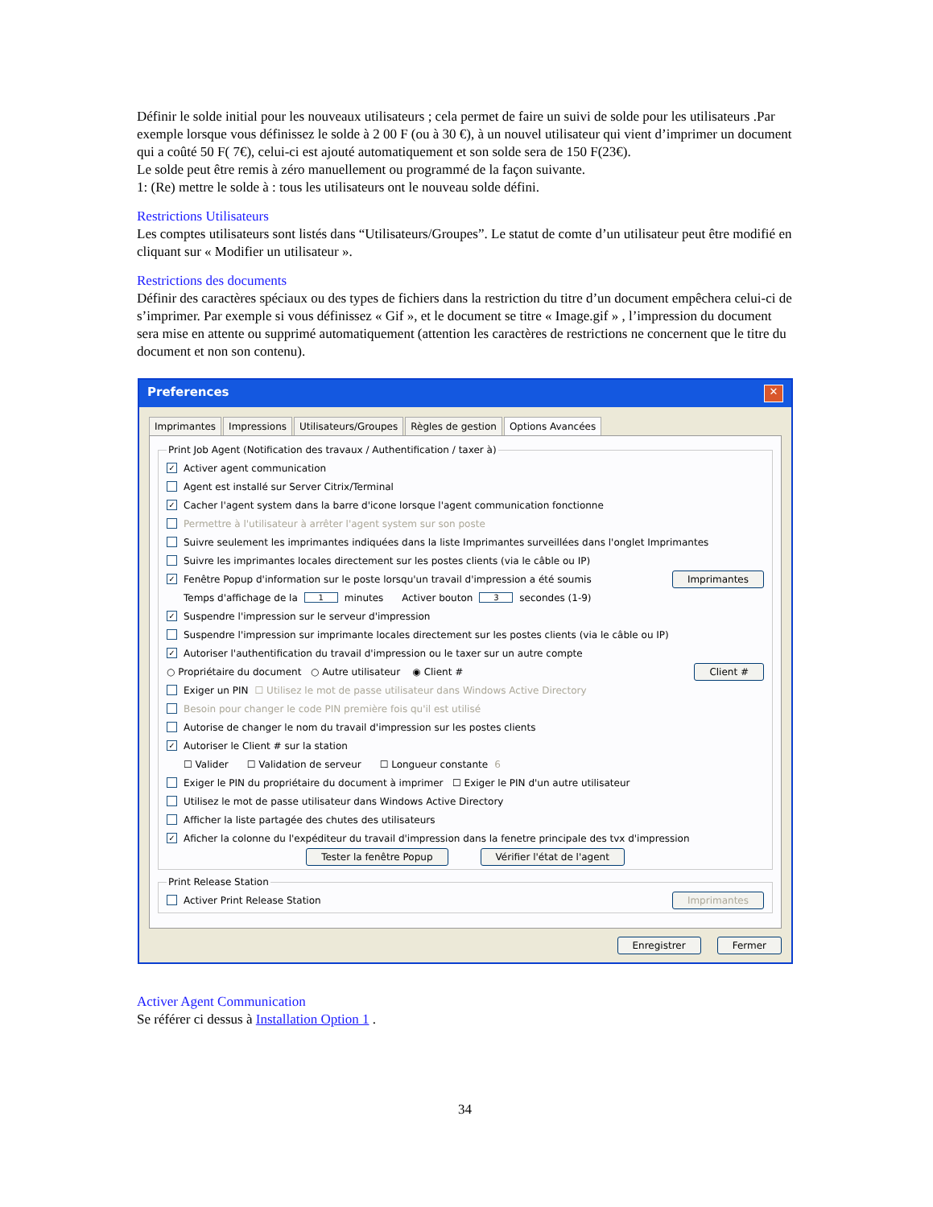Définir le solde initial pour les nouveaux utilisateurs ; cela permet de faire un suivi de solde pour les utilisateurs .Par exemple lorsque vous définissez le solde à 2 00 F (ou à 30 €), à un nouvel utilisateur qui vient d’imprimer un document qui a coûté 50 F( 7€), celui-ci est ajouté automatiquement et son solde sera de 150 F(23€).
Le solde peut être remis à zéro manuellement ou programmé de la façon suivante.
1: (Re) mettre le solde à : tous les utilisateurs ont le nouveau solde défini.
Restrictions Utilisateurs
Les comptes utilisateurs sont listés dans “Utilisateurs/Groupes”. Le statut de comte d’un utilisateur peut être modifié en cliquant sur « Modifier un utilisateur ».
Restrictions des documents
Définir des caractères spéciaux ou des types de fichiers dans la restriction du titre d’un document empêchera celui-ci de s’imprimer. Par exemple si vous définissez « Gif », et le document se titre « Image.gif » , l’impression du document sera mise en attente ou supprimé automatiquement (attention les caractères de restrictions ne concernent que le titre du document et non son contenu).
Preferences ✕
Imprimantes Impressions Utilisateurs/Groupes Règles de gestion Options Avancées
Print Job Agent (Notification des travaux / Authentification / taxer à)
✓ Activer agent communication
Agent est installé sur Server Citrix/Terminal
✓ Cacher l'agent system dans la barre d'icone lorsque l'agent communication fonctionne
Permettre à l'utilisateur à arrêter l'agent system sur son poste
Suivre seulement les imprimantes indiquées dans la liste Imprimantes surveillées dans l'onglet Imprimantes
Suivre les imprimantes locales directement sur les postes clients (via le câble ou IP)
✓ Fenêtre Popup d'information sur le poste lorsqu'un travail d'impression a été soumis Imprimantes
Temps d'affichage de la 1 minutes Activer bouton 3 secondes (1-9)
✓ Suspendre l'impression sur le serveur d'impression
Suspendre l'impression sur imprimante locales directement sur les postes clients (via le câble ou IP)
✓ Autoriser l'authentification du travail d'impression ou le taxer sur un autre compte
○ Propriétaire du document ○ Autre utilisateur ◉ Client # Client #
Exiger un PIN ☐ Utilisez le mot de passe utilisateur dans Windows Active Directory
Besoin pour changer le code PIN première fois qu'il est utilisé
Autorise de changer le nom du travail d'impression sur les postes clients
✓ Autoriser le Client # sur la station
☐ Valider ☐ Validation de serveur ☐ Longueur constante 6
Exiger le PIN du propriétaire du document à imprimer ☐ Exiger le PIN d'un autre utilisateur
Utilisez le mot de passe utilisateur dans Windows Active Directory
Afficher la liste partagée des chutes des utilisateurs
✓ Aficher la colonne du l'expéditeur du travail d'impression dans la fenetre principale des tvx d'impression
Tester la fenêtre Popup Vérifier l'état de l'agent
Print Release Station
Activer Print Release Station Imprimantes
Enregistrer Fermer
Activer Agent Communication
Se référer ci dessus à Installation Option 1 .
34